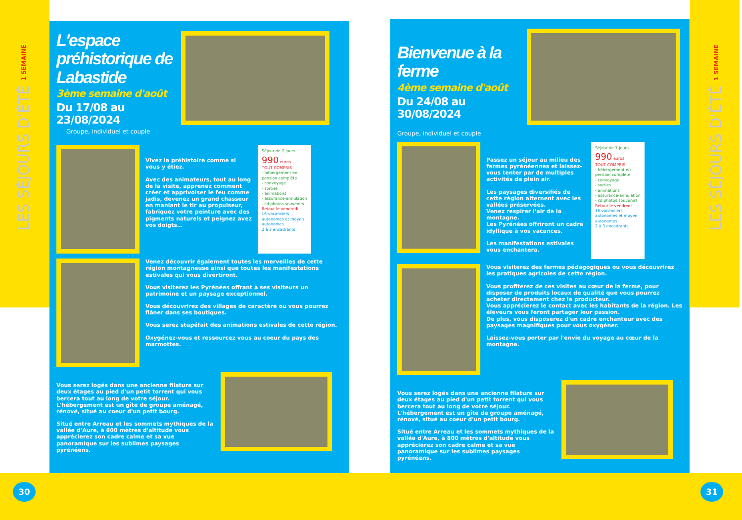LES SÉJOURS D'ÉTÉ 1 SEMAINE
LES SÉJOURS D'ÉTÉ 1 SEMAINE
L'espace préhistorique de Labastide
3ème semaine d'août
Du 17/08 au 23/08/2024
Groupe, individuel et couple
Vivez la préhistoire comme si vous y étiez.
Avec des animateurs, tout au long de la visite, apprenez comment créer et apprivoiser le feu comme jadis, devenez un grand chasseur en maniant le tir au propulseur, fabriquez votre peinture avec des pigments naturels et peignez avez vos doigts…
Séjour de 7 jours
990 euros
TOUT COMPRIS
- hébergement en pension complète
- convoyage
- sorties
- animations
- assurance-annulation
- cd photos souvenirs
Retour le vendredi
16 vacanciers autonomes et moyen autonomes
2 à 3 encadrants
Venez découvrir également toutes les merveilles de cette région montagneuse ainsi que toutes les manifestations estivales qui vous divertiront.
Vous visiterez les Pyrénées offrant à ses visiteurs un patrimoine et un paysage exceptionnel.
Vous découvrirez des villages de caractère ou vous pourrez flâner dans ses boutiques.
Vous serez stupéfait des animations estivales de cette région.
Oxygénez-vous et ressourcez vous au coeur du pays des marmottes.
Vous serez logés dans une ancienne filature sur deux étages au pied d'un petit torrent qui vous bercera tout au long de votre séjour.
L'hébergement est un gîte de groupe aménagé, rénové, situé au coeur d'un petit bourg.
Situé entre Arreau et les sommets mythiques de la vallée d'Aure, à 800 mètres d'altitude vous apprécierez son cadre calme et sa vue panoramique sur les sublimes paysages pyrénéens.
Bienvenue à la ferme
4ème semaine d'août
Du 24/08 au 30/08/2024
Groupe, individuel et couple
Passez un séjour au milieu des fermes pyrénéennes et laissez-vous tenter par de multiples activités de plein air.
Les paysages diversifiés de cette région alternent avec les vallées préservées.
Venez respirer l'air de la montagne.
Les Pyrénées offriront un cadre idyllique à vos vacances.
Les manifestations estivales vous enchantera.
Séjour de 7 jours
990 euros
TOUT COMPRIS
- hébergement en pension complète
- convoyage
- sorties
- animations
- assurance-annulation
- cd photos souvenirs
Retour le vendredi
16 vacanciers autonomes et moyen autonomes
2 à 3 encadrants
Vous visiterez des fermes pédagogiques ou vous découvrirez les pratiques agricoles de cette région.
Vous profiterez de ces visites au cœur de la ferme, pour disposer de produits locaux de qualité que vous pourrez acheter directement chez le producteur.
Vous apprécierez le contact avec les habitants de la région. Les éleveurs vous feront partager leur passion.
De plus, vous disposerez d'un cadre enchanteur avec des paysages magnifiques pour vous oxygéner.
Laissez-vous porter par l'envie du voyage au cœur de la montagne.
Vous serez logés dans une ancienne filature sur deux étages au pied d'un petit torrent qui vous bercera tout au long de votre séjour.
L'hébergement est un gîte de groupe aménagé, rénové, situé au coeur d'un petit bourg.
Situé entre Arreau et les sommets mythiques de la vallée d'Aure, à 800 mètres d'altitude vous apprécierez son cadre calme et sa vue panoramique sur les sublimes paysages pyrénéens.
30 31